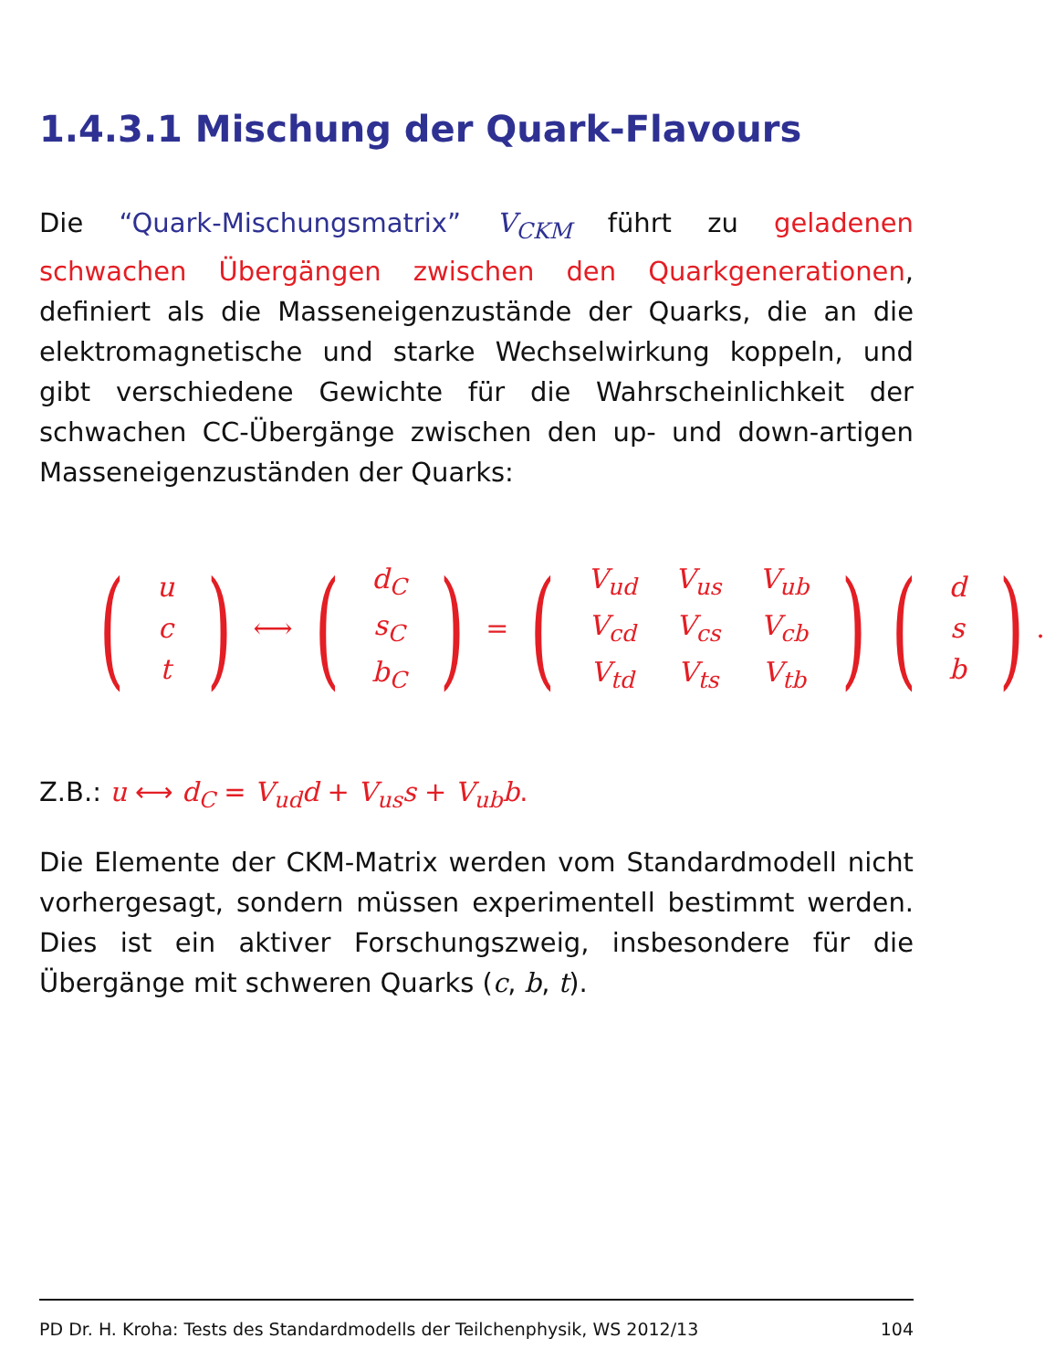1.4.3.1 Mischung der Quark-Flavours
Die “Quark-Mischungsmatrix” V<sub>CKM</sub> führt zu geladenen schwachen Übergängen zwischen den Quarkgenerationen, definiert als die Masseneigenzustände der Quarks, die an die elektromagnetische und starke Wechselwirkung koppeln, und gibt verschiedene Gewichte für die Wahrscheinlichkeit der schwachen CC-Übergänge zwischen den up- und down-artigen Masseneigenzuständen der Quarks:
(
| u |
| c |
| t |
) ⟷ (
| d<sub>C</sub> |
| s<sub>C</sub> |
| b<sub>C</sub> |
) = (
| V<sub>ud</sub> | V<sub>us</sub> | V<sub>ub</sub> |
| V<sub>cd</sub> | V<sub>cs</sub> | V<sub>cb</sub> |
| V<sub>td</sub> | V<sub>ts</sub> | V<sub>tb</sub> |
) (
| d |
| s |
| b |
).
Z.B.: u ⟷ d<sub>C</sub> = V<sub>ud</sub>d + V<sub>us</sub>s + V<sub>ub</sub>b.
Die Elemente der CKM-Matrix werden vom Standardmodell nicht vorhergesagt, sondern müssen experimentell bestimmt werden. Dies ist ein aktiver Forschungszweig, insbesondere für die Übergänge mit schweren Quarks (c, b, t).
PD Dr. H. Kroha: Tests des Standardmodells der Teilchenphysik, WS 2012/13 104